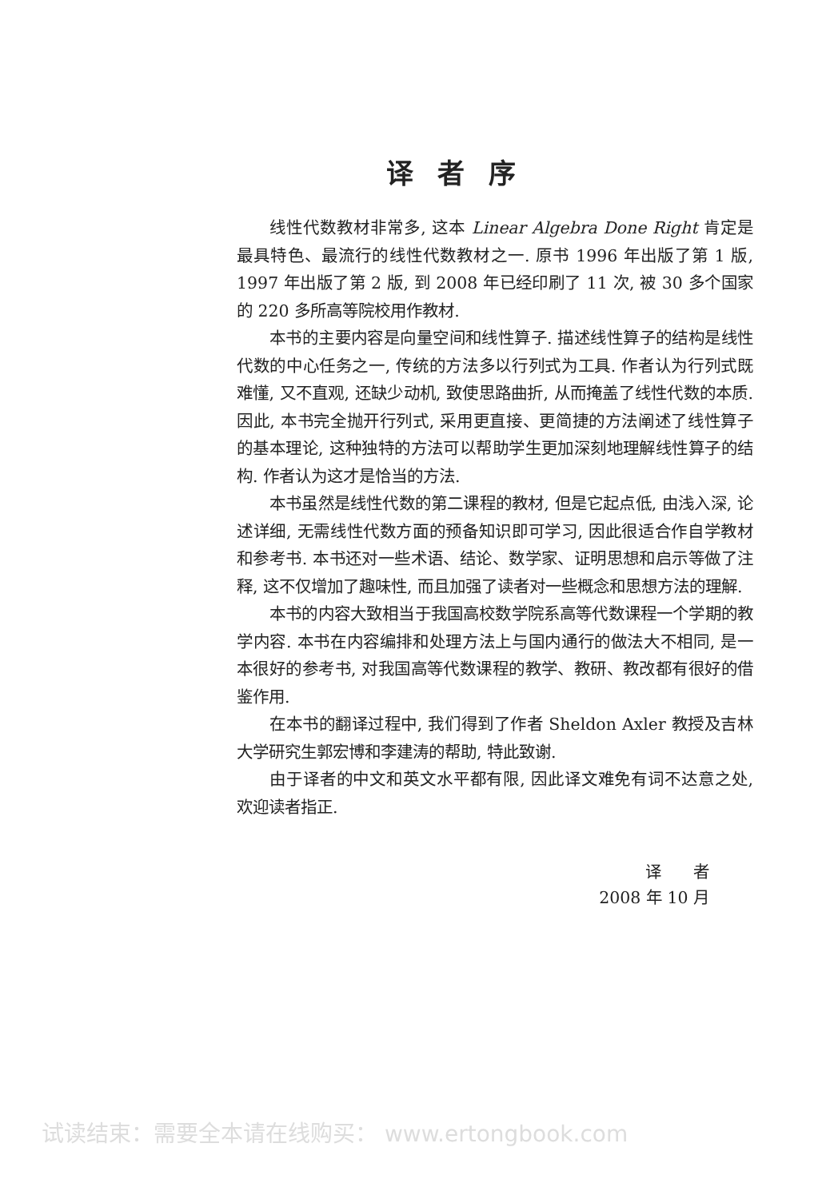译者序
线性代数教材非常多, 这本 Linear Algebra Done Right 肯定是最具特色、最流行的线性代数教材之一. 原书 1996 年出版了第 1 版, 1997 年出版了第 2 版, 到 2008 年已经印刷了 11 次, 被 30 多个国家的 220 多所高等院校用作教材.
本书的主要内容是向量空间和线性算子. 描述线性算子的结构是线性代数的中心任务之一, 传统的方法多以行列式为工具. 作者认为行列式既难懂, 又不直观, 还缺少动机, 致使思路曲折, 从而掩盖了线性代数的本质. 因此, 本书完全抛开行列式, 采用更直接、更简捷的方法阐述了线性算子的基本理论, 这种独特的方法可以帮助学生更加深刻地理解线性算子的结构. 作者认为这才是恰当的方法.
本书虽然是线性代数的第二课程的教材, 但是它起点低, 由浅入深, 论述详细, 无需线性代数方面的预备知识即可学习, 因此很适合作自学教材和参考书. 本书还对一些术语、结论、数学家、证明思想和启示等做了注释, 这不仅增加了趣味性, 而且加强了读者对一些概念和思想方法的理解.
本书的内容大致相当于我国高校数学院系高等代数课程一个学期的教学内容. 本书在内容编排和处理方法上与国内通行的做法大不相同, 是一本很好的参考书, 对我国高等代数课程的教学、教研、教改都有很好的借鉴作用.
在本书的翻译过程中, 我们得到了作者 Sheldon Axler 教授及吉林大学研究生郭宏博和李建涛的帮助, 特此致谢.
由于译者的中文和英文水平都有限, 因此译文难免有词不达意之处, 欢迎读者指正.
译　　者
2008 年 10 月
试读结束：需要全本请在线购买： www.ertongbook.com